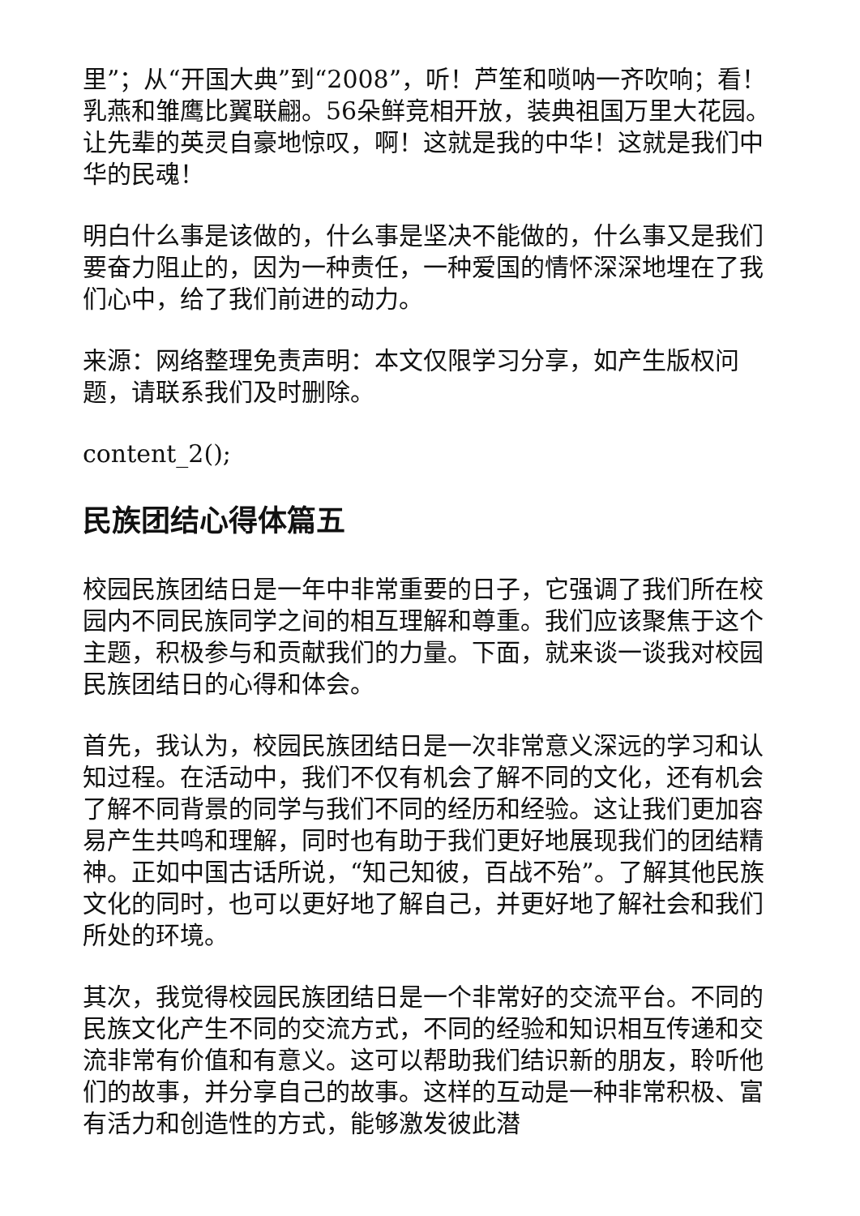里”；从“开国大典”到“2008”，听！芦笙和唢呐一齐吹响；看！乳燕和雏鹰比翼联翩。56朵鲜竞相开放，装典祖国万里大花园。让先辈的英灵自豪地惊叹，啊！这就是我的中华！这就是我们中华的民魂！
明白什么事是该做的，什么事是坚决不能做的，什么事又是我们要奋力阻止的，因为一种责任，一种爱国的情怀深深地埋在了我们心中，给了我们前进的动力。
来源：网络整理免责声明：本文仅限学习分享，如产生版权问题，请联系我们及时删除。
content_2();
民族团结心得体篇五
校园民族团结日是一年中非常重要的日子，它强调了我们所在校园内不同民族同学之间的相互理解和尊重。我们应该聚焦于这个主题，积极参与和贡献我们的力量。下面，就来谈一谈我对校园民族团结日的心得和体会。
首先，我认为，校园民族团结日是一次非常意义深远的学习和认知过程。在活动中，我们不仅有机会了解不同的文化，还有机会了解不同背景的同学与我们不同的经历和经验。这让我们更加容易产生共鸣和理解，同时也有助于我们更好地展现我们的团结精神。正如中国古话所说，“知己知彼，百战不殆”。了解其他民族文化的同时，也可以更好地了解自己，并更好地了解社会和我们所处的环境。
其次，我觉得校园民族团结日是一个非常好的交流平台。不同的民族文化产生不同的交流方式，不同的经验和知识相互传递和交流非常有价值和有意义。这可以帮助我们结识新的朋友，聆听他们的故事，并分享自己的故事。这样的互动是一种非常积极、富有活力和创造性的方式，能够激发彼此潜